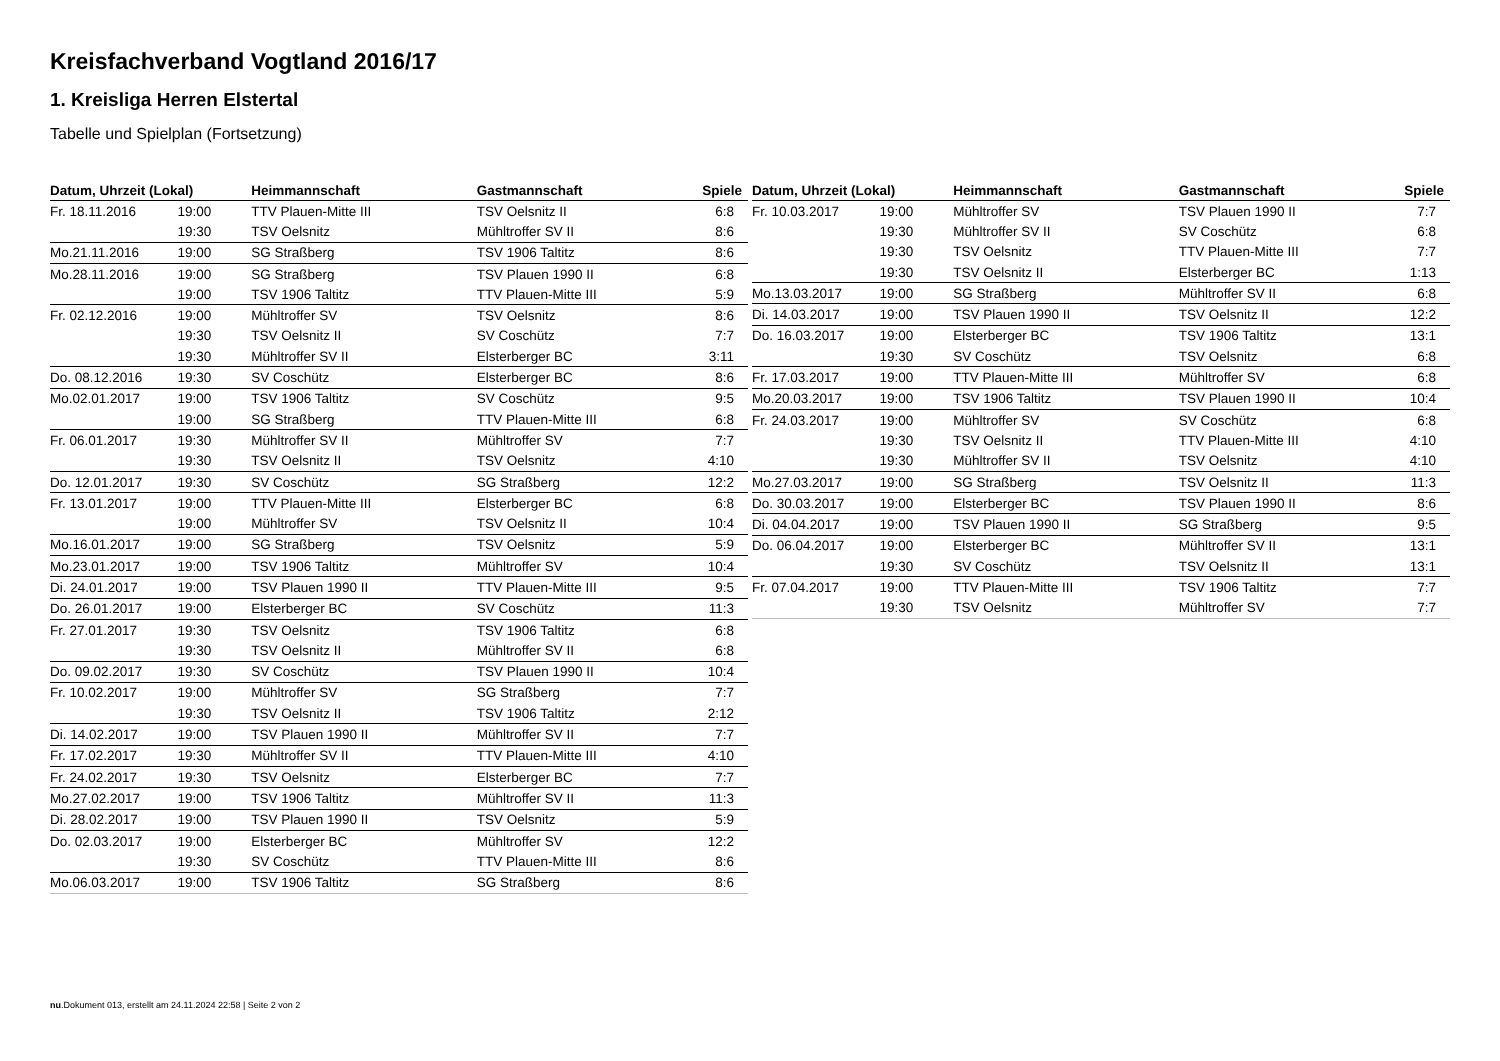Kreisfachverband Vogtland 2016/17
1. Kreisliga Herren Elstertal
Tabelle und Spielplan (Fortsetzung)
| Datum, Uhrzeit (Lokal) | | Heimmannschaft | Gastmannschaft | Spiele |
| --- | --- | --- | --- | --- |
| Fr. 18.11.2016 | 19:00 | TTV Plauen-Mitte III | TSV Oelsnitz II | 6:8 |
| | 19:30 | TSV Oelsnitz | Mühltroffer SV II | 8:6 |
| Mo.21.11.2016 | 19:00 | SG Straßberg | TSV 1906 Taltitz | 8:6 |
| Mo.28.11.2016 | 19:00 | SG Straßberg | TSV Plauen 1990 II | 6:8 |
| | 19:00 | TSV 1906 Taltitz | TTV Plauen-Mitte III | 5:9 |
| Fr. 02.12.2016 | 19:00 | Mühltroffer SV | TSV Oelsnitz | 8:6 |
| | 19:30 | TSV Oelsnitz II | SV Coschütz | 7:7 |
| | 19:30 | Mühltroffer SV II | Elsterberger BC | 3:11 |
| Do. 08.12.2016 | 19:30 | SV Coschütz | Elsterberger BC | 8:6 |
| Mo.02.01.2017 | 19:00 | TSV 1906 Taltitz | SV Coschütz | 9:5 |
| | 19:00 | SG Straßberg | TTV Plauen-Mitte III | 6:8 |
| Fr. 06.01.2017 | 19:30 | Mühltroffer SV II | Mühltroffer SV | 7:7 |
| | 19:30 | TSV Oelsnitz II | TSV Oelsnitz | 4:10 |
| Do. 12.01.2017 | 19:30 | SV Coschütz | SG Straßberg | 12:2 |
| Fr. 13.01.2017 | 19:00 | TTV Plauen-Mitte III | Elsterberger BC | 6:8 |
| | 19:00 | Mühltroffer SV | TSV Oelsnitz II | 10:4 |
| Mo.16.01.2017 | 19:00 | SG Straßberg | TSV Oelsnitz | 5:9 |
| Mo.23.01.2017 | 19:00 | TSV 1906 Taltitz | Mühltroffer SV | 10:4 |
| Di. 24.01.2017 | 19:00 | TSV Plauen 1990 II | TTV Plauen-Mitte III | 9:5 |
| Do. 26.01.2017 | 19:00 | Elsterberger BC | SV Coschütz | 11:3 |
| Fr. 27.01.2017 | 19:30 | TSV Oelsnitz | TSV 1906 Taltitz | 6:8 |
| | 19:30 | TSV Oelsnitz II | Mühltroffer SV II | 6:8 |
| Do. 09.02.2017 | 19:30 | SV Coschütz | TSV Plauen 1990 II | 10:4 |
| Fr. 10.02.2017 | 19:00 | Mühltroffer SV | SG Straßberg | 7:7 |
| | 19:30 | TSV Oelsnitz II | TSV 1906 Taltitz | 2:12 |
| Di. 14.02.2017 | 19:00 | TSV Plauen 1990 II | Mühltroffer SV II | 7:7 |
| Fr. 17.02.2017 | 19:30 | Mühltroffer SV II | TTV Plauen-Mitte III | 4:10 |
| Fr. 24.02.2017 | 19:30 | TSV Oelsnitz | Elsterberger BC | 7:7 |
| Mo.27.02.2017 | 19:00 | TSV 1906 Taltitz | Mühltroffer SV II | 11:3 |
| Di. 28.02.2017 | 19:00 | TSV Plauen 1990 II | TSV Oelsnitz | 5:9 |
| Do. 02.03.2017 | 19:00 | Elsterberger BC | Mühltroffer SV | 12:2 |
| | 19:30 | SV Coschütz | TTV Plauen-Mitte III | 8:6 |
| Mo.06.03.2017 | 19:00 | TSV 1906 Taltitz | SG Straßberg | 8:6 |
| Datum, Uhrzeit (Lokal) | | Heimmannschaft | Gastmannschaft | Spiele |
| --- | --- | --- | --- | --- |
| Fr. 10.03.2017 | 19:00 | Mühltroffer SV | TSV Plauen 1990 II | 7:7 |
| | 19:30 | Mühltroffer SV II | SV Coschütz | 6:8 |
| | 19:30 | TSV Oelsnitz | TTV Plauen-Mitte III | 7:7 |
| | 19:30 | TSV Oelsnitz II | Elsterberger BC | 1:13 |
| Mo.13.03.2017 | 19:00 | SG Straßberg | Mühltroffer SV II | 6:8 |
| Di. 14.03.2017 | 19:00 | TSV Plauen 1990 II | TSV Oelsnitz II | 12:2 |
| Do. 16.03.2017 | 19:00 | Elsterberger BC | TSV 1906 Taltitz | 13:1 |
| | 19:30 | SV Coschütz | TSV Oelsnitz | 6:8 |
| Fr. 17.03.2017 | 19:00 | TTV Plauen-Mitte III | Mühltroffer SV | 6:8 |
| Mo.20.03.2017 | 19:00 | TSV 1906 Taltitz | TSV Plauen 1990 II | 10:4 |
| Fr. 24.03.2017 | 19:00 | Mühltroffer SV | SV Coschütz | 6:8 |
| | 19:30 | TSV Oelsnitz II | TTV Plauen-Mitte III | 4:10 |
| | 19:30 | Mühltroffer SV II | TSV Oelsnitz | 4:10 |
| Mo.27.03.2017 | 19:00 | SG Straßberg | TSV Oelsnitz II | 11:3 |
| Do. 30.03.2017 | 19:00 | Elsterberger BC | TSV Plauen 1990 II | 8:6 |
| Di. 04.04.2017 | 19:00 | TSV Plauen 1990 II | SG Straßberg | 9:5 |
| Do. 06.04.2017 | 19:00 | Elsterberger BC | Mühltroffer SV II | 13:1 |
| | 19:30 | SV Coschütz | TSV Oelsnitz II | 13:1 |
| Fr. 07.04.2017 | 19:00 | TTV Plauen-Mitte III | TSV 1906 Taltitz | 7:7 |
| | 19:30 | TSV Oelsnitz | Mühltroffer SV | 7:7 |
nu.Dokument 013, erstellt am 24.11.2024 22:58 | Seite 2 von 2